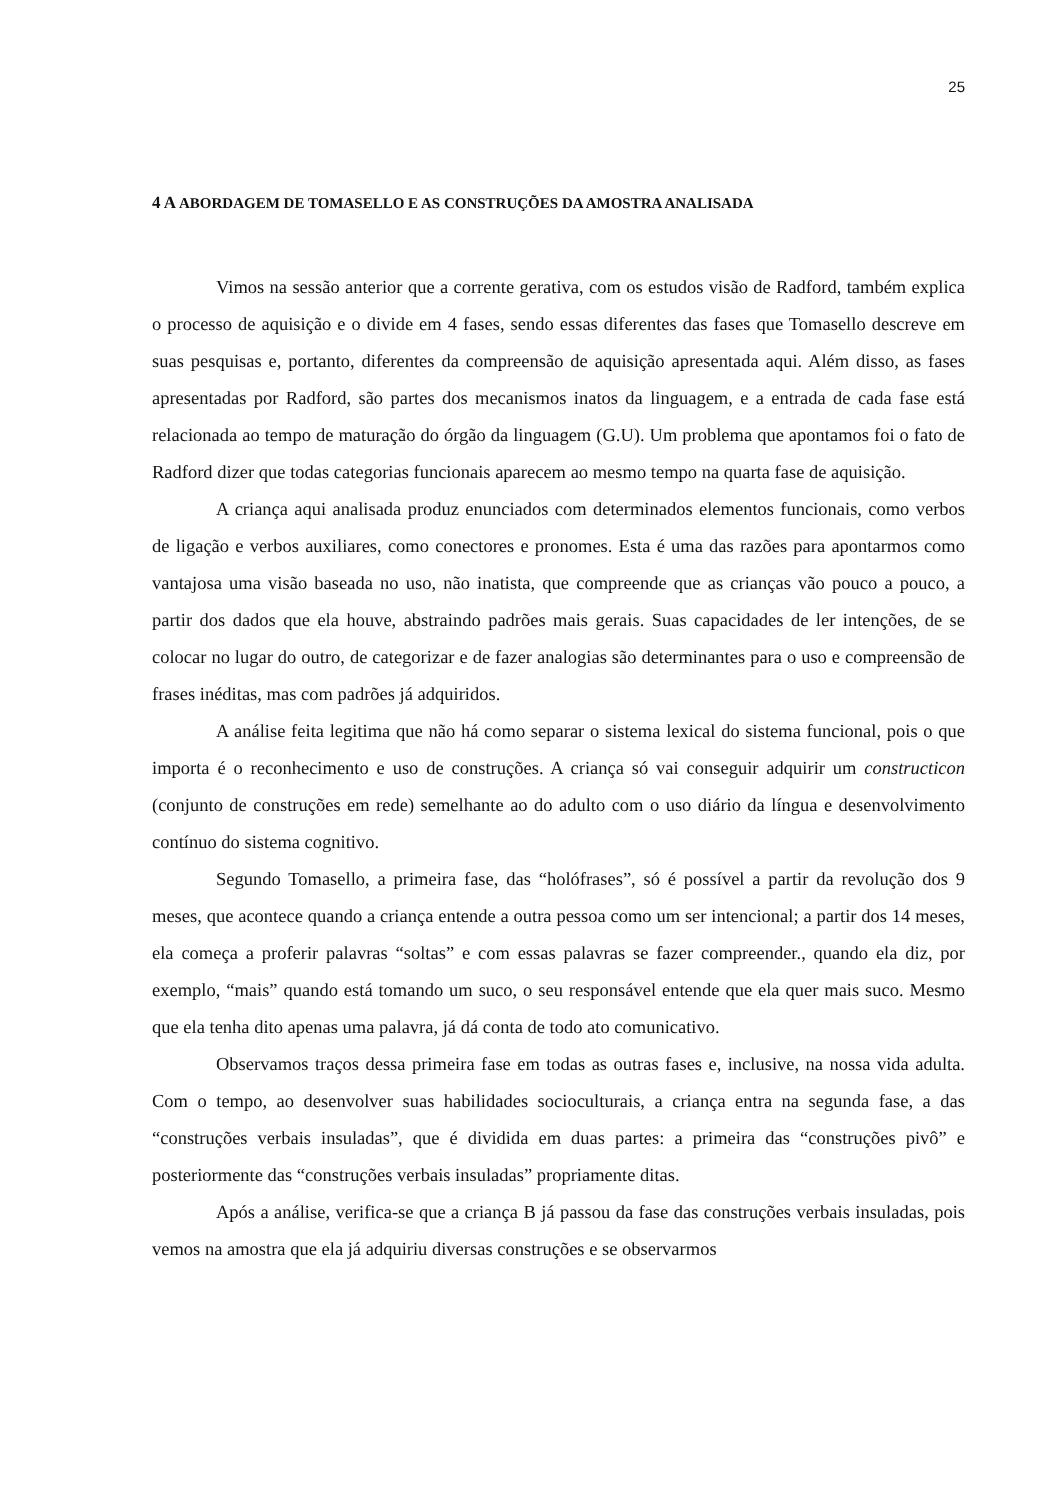25
4 A ABORDAGEM DE TOMASELLO E AS CONSTRUÇÕES DA AMOSTRA ANALISADA
Vimos na sessão anterior que a corrente gerativa, com os estudos visão de Radford, também explica o processo de aquisição e o divide em 4 fases, sendo essas diferentes das fases que Tomasello descreve em suas pesquisas e, portanto, diferentes da compreensão de aquisição apresentada aqui. Além disso, as fases apresentadas por Radford, são partes dos mecanismos inatos da linguagem, e a entrada de cada fase está relacionada ao tempo de maturação do órgão da linguagem (G.U). Um problema que apontamos foi o fato de Radford dizer que todas categorias funcionais aparecem ao mesmo tempo na quarta fase de aquisição.
A criança aqui analisada produz enunciados com determinados elementos funcionais, como verbos de ligação e verbos auxiliares, como conectores e pronomes. Esta é uma das razões para apontarmos como vantajosa uma visão baseada no uso, não inatista, que compreende que as crianças vão pouco a pouco, a partir dos dados que ela houve, abstraindo padrões mais gerais. Suas capacidades de ler intenções, de se colocar no lugar do outro, de categorizar e de fazer analogias são determinantes para o uso e compreensão de frases inéditas, mas com padrões já adquiridos.
A análise feita legitima que não há como separar o sistema lexical do sistema funcional, pois o que importa é o reconhecimento e uso de construções. A criança só vai conseguir adquirir um constructicon (conjunto de construções em rede) semelhante ao do adulto com o uso diário da língua e desenvolvimento contínuo do sistema cognitivo.
Segundo Tomasello, a primeira fase, das “holófrases”, só é possível a partir da revolução dos 9 meses, que acontece quando a criança entende a outra pessoa como um ser intencional; a partir dos 14 meses, ela começa a proferir palavras “soltas” e com essas palavras se fazer compreender., quando ela diz, por exemplo, “mais” quando está tomando um suco, o seu responsável entende que ela quer mais suco. Mesmo que ela tenha dito apenas uma palavra, já dá conta de todo ato comunicativo.
Observamos traços dessa primeira fase em todas as outras fases e, inclusive, na nossa vida adulta. Com o tempo, ao desenvolver suas habilidades socioculturais, a criança entra na segunda fase, a das “construções verbais insuladas”, que é dividida em duas partes: a primeira das “construções pivô” e posteriormente das “construções verbais insuladas” propriamente ditas.
Após a análise, verifica-se que a criança B já passou da fase das construções verbais insuladas, pois vemos na amostra que ela já adquiriu diversas construções e se observarmos